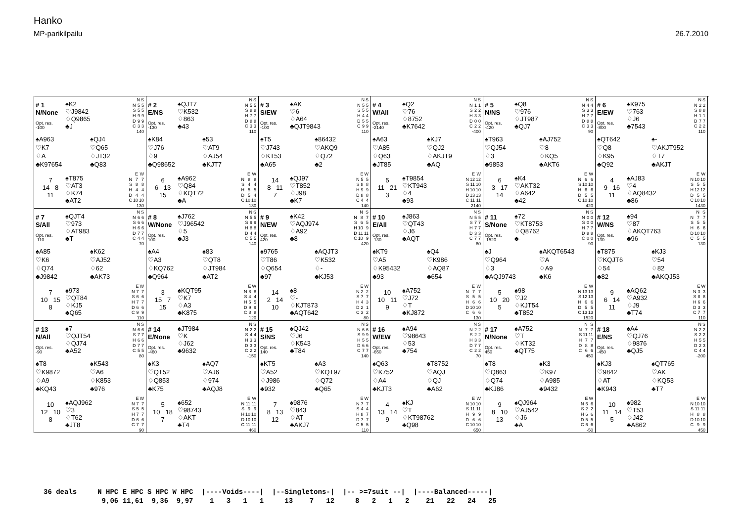Hanko
MP-parikilpailu 26.7.2010
# 1
N/None
Opt. res.
-100
♠K2
♡J9842
♢Q9865
♣J
| | N | S |
| --- | --- | --- |
| N | 5 | 5 |
| S | 5 | 5 |
| H | 9 | 9 |
| D | 9 | 9 |
| C | 3 | 3 |
| 140 | | |
♠A963
♡K7
♢A
♣K97654
♠QJ4
♡Q65
♢JT32
♣Q83
7
14 8
11
♠T875
♡AT3
♢K74
♣AT2
| | E | W |
| --- | --- | --- |
| N | 7 | 7 |
| S | 8 | 8 |
| H | 4 | 4 |
| D | 4 | 4 |
| C | 10 | 10 |
| 130 | | |
# 2
E/NS
Opt. res.
-130
♠QJT7
♡K532
♢863
♣43
| | N | S |
| --- | --- | --- |
| N | 5 | 5 |
| S | 8 | 8 |
| H | 7 | 7 |
| D | 8 | 8 |
| C | 3 | 3 |
| 110 | | |
♠K84
♡J76
♢9
♣Q98652
♠53
♡AT9
♢AJ54
♣KJT7
6
6 13
15
♠A962
♡Q84
♢KQT72
♣A
| | E | W |
| --- | --- | --- |
| N | 8 | 8 |
| S | 4 | 4 |
| H | 5 | 5 |
| D | 5 | 4 |
| C | 10 | 10 |
| 130 | | |
# 3
S/EW
Opt. res.
-100
♠AK
♡6
♢A64
♣QJT9843
| | N | S |
| --- | --- | --- |
| N | 5 | 5 |
| S | 5 | 5 |
| H | 4 | 4 |
| D | 5 | 5 |
| C | 9 | 9 |
| 110 | | |
♠T5
♡J743
♢KT53
♣A65
♠86432
♡AKQ9
♢Q72
♣2
14
8 11
7
♠QJ97
♡T852
♢J98
♣K7
| | E | W |
| --- | --- | --- |
| N | 5 | 5 |
| S | 8 | 8 |
| H | 9 | 9 |
| D | 8 | 8 |
| C | 4 | 4 |
| 140 | | |
# 4
W/All
Opt. res.
-2140
♠Q2
♡76
♢8752
♣K7642
| | N | S |
| --- | --- | --- |
| N | 1 | 1 |
| S | 2 | 2 |
| H | 3 | 3 |
| D | 0 | 0 |
| C | 2 | 2 |
| -400 | | |
♠A63
♡A85
♢Q63
♣JT85
♠KJ7
♡QJ2
♢AKJT9
♣AQ
5
11 21
3
♠T9854
♡KT943
♢4
♣93
| | E | W |
| --- | --- | --- |
| N | 12 | 12 |
| S | 11 | 10 |
| H | 10 | 10 |
| D | 13 | 13 |
| C | 11 | 11 |
| 2140 | | |
# 5
N/NS
Opt. res.
-420
♠Q8
♡976
♢JT987
♣QJ7
| | N | S |
| --- | --- | --- |
| N | 4 | 4 |
| S | 3 | 3 |
| H | 7 | 7 |
| D | 8 | 8 |
| C | 3 | 3 |
| 90 | | |
♠T963
♡QJ54
♢3
♣9853
♠AJ752
♡8
♢KQ5
♣AKT6
6
3 17
14
♠K4
♡AKT32
♢A642
♣42
| | E | W |
| --- | --- | --- |
| N | 6 | 6 |
| S | 10 | 10 |
| H | 6 | 6 |
| D | 5 | 5 |
| C | 10 | 10 |
| 420 | | |
# 6
E/EW
Opt. res.
-800
♠K975
♡763
♢J6
♣7543
| | N | S |
| --- | --- | --- |
| N | 2 | 2 |
| S | 8 | 8 |
| H | 1 | 1 |
| D | 7 | 7 |
| C | 2 | 2 |
| 110 | | |
♠QT642
♡Q8
♢K95
♣Q92
♠-
♡AKJT952
♢T7
♣AKJT
4
9 16
11
♠AJ83
♡4
♢AQ8432
♣86
| | E | W |
| --- | --- | --- |
| N | 10 | 10 |
| S | 5 | 5 |
| H | 12 | 12 |
| D | 5 | 5 |
| C | 10 | 10 |
| 1430 | | |
# 7
S/All
Opt. res.
-110
♠QJT4
♡973
♢AT983
♣T
| | N | S |
| --- | --- | --- |
| N | 6 | 6 |
| S | 6 | 6 |
| H | 6 | 6 |
| D | 7 | 7 |
| C | 4 | 4 |
| 70 | | |
♠A85
♡K6
♢Q74
♣J9842
♠K62
♡AJ52
♢62
♣AK73
7
10 15
8
♠973
♡QT84
♢KJ5
♣Q65
| | E | W |
| --- | --- | --- |
| N | 7 | 7 |
| S | 6 | 6 |
| H | 7 | 7 |
| D | 6 | 6 |
| C | 9 | 9 |
| 110 | | |
# 8
W/None
Opt. res.
100
♠J762
♡J96542
♢5
♣J3
| | N | S |
| --- | --- | --- |
| N | 5 | 5 |
| S | 9 | 9 |
| H | 8 | 8 |
| D | 4 | 4 |
| C | 5 | 5 |
| 140 | | |
♠A4
♡A3
♢KQ762
♣Q964
♠83
♡QT8
♢JT984
♣AT2
3
15 7
15
♠KQT95
♡K7
♢A3
♣K875
| | E | W |
| --- | --- | --- |
| N | 8 | 8 |
| S | 4 | 4 |
| H | 5 | 5 |
| D | 9 | 9 |
| C | 8 | 8 |
| 120 | | |
# 9
N/EW
Opt. res.
420
♠K42
♡AQJ974
♢A92
♣8
| | N | S |
| --- | --- | --- |
| N | 8 | 7 |
| S | 6 | 5 |
| H | 10 | 9 |
| D | 11 | 11 |
| C | 10 | 9 |
| 420 | | |
♠9765
♡T86
♢Q654
♣97
♠AQJT3
♡K532
♢-
♣KJ53
14
2 14
10
♠8
♡-
♢KJT873
♣AQT642
| | E | W |
| --- | --- | --- |
| N | 2 | 2 |
| S | 7 | 7 |
| H | 4 | 3 |
| D | 2 | 1 |
| C | 3 | 2 |
| 80 | | |
# 10
E/All
Opt. res.
-130
♠J863
♡QT43
♢J6
♣AQT
| | N | S |
| --- | --- | --- |
| N | 5 | 5 |
| S | 7 | 7 |
| H | 7 | 7 |
| D | 3 | 3 |
| C | 7 | 7 |
| 80 | | |
♠KT9
♡A5
♢K95432
♣93
♠Q4
♡K986
♢AQ87
♣654
10
10 11
9
♠A752
♡J72
♢T
♣KJ872
| | E | W |
| --- | --- | --- |
| N | 7 | 7 |
| S | 5 | 5 |
| H | 6 | 6 |
| D | 10 | 10 |
| C | 6 | 6 |
| 130 | | |
# 11
S/None
Opt. res.
-1520
♠72
♡KT8753
♢Q8762
♣-
| | N | S |
| --- | --- | --- |
| N | 0 | 0 |
| S | 0 | 0 |
| H | 7 | 7 |
| D | 8 | 8 |
| C | 0 | 0 |
| 90 | | |
♠J
♡Q964
♢3
♣AQJ9743
♠AKQT6543
♡A
♢A9
♣K6
5
10 20
5
♠98
♡J2
♢KJT54
♣T852
| | E | W |
| --- | --- | --- |
| N | 13 | 13 |
| S | 12 | 13 |
| H | 6 | 6 |
| D | 5 | 5 |
| C | 13 | 13 |
| 1520 | | |
# 12
W/NS
Opt. res.
130
♠94
♡87
♢AKQT763
♣96
| | N | S |
| --- | --- | --- |
| N | 7 | 7 |
| S | 5 | 5 |
| H | 6 | 6 |
| D | 10 | 10 |
| C | 5 | 5 |
| 130 | | |
♠T875
♡KQJT6
♢54
♣82
♠KJ3
♡54
♢82
♣AKQJ53
9
6 14
11
♠AQ62
♡A932
♢J9
♣T74
| | E | W |
| --- | --- | --- |
| N | 3 | 3 |
| S | 8 | 8 |
| H | 6 | 6 |
| D | 3 | 3 |
| C | 7 | 7 |
| 110 | | |
# 13
N/All
Opt. res.
-90
♠7
♡QJT54
♢QJ74
♣A52
| | N | S |
| --- | --- | --- |
| N | 6 | 6 |
| S | 7 | 7 |
| H | 6 | 6 |
| D | 7 | 7 |
| C | 5 | 5 |
| 80 | | |
♠T8
♡K9872
♢A9
♣KQ43
♠K543
♡A6
♢K853
♣976
10
12 10
8
♠AQJ962
♡3
♢T62
♣JT8
| | E | W |
| --- | --- | --- |
| N | 7 | 7 |
| S | 5 | 5 |
| H | 7 | 7 |
| D | 6 | 6 |
| C | 7 | 7 |
| 90 | | |
# 14
E/None
Opt. res.
-460
♠JT984
♡K
♢J62
♣9632
| | N | S |
| --- | --- | --- |
| N | 2 | 2 |
| S | 4 | 4 |
| H | 3 | 3 |
| D | 3 | 3 |
| C | 2 | 2 |
| -150 | | |
♠K3
♡QT52
♢Q853
♣K75
♠AQ7
♡AJ6
♢974
♣AQJ8
5
10 18
7
♠652
♡98743
♢AKT
♣T4
| | E | W |
| --- | --- | --- |
| N | 11 | 11 |
| S | 9 | 9 |
| H | 10 | 10 |
| D | 10 | 10 |
| C | 11 | 11 |
| 460 | | |
# 15
S/NS
Opt. res.
140
♠QJ42
♡J6
♢K543
♣T84
| | N | S |
| --- | --- | --- |
| N | 6 | 6 |
| S | 9 | 9 |
| H | 5 | 5 |
| D | 6 | 6 |
| C | 7 | 7 |
| 140 | | |
♠KT5
♡A52
♢J986
♣932
♠A3
♡KQT97
♢Q72
♣Q65
7
8 13
12
♠9876
♡843
♢AT
♣AKJ7
| | E | W |
| --- | --- | --- |
| N | 7 | 7 |
| S | 4 | 4 |
| H | 8 | 7 |
| D | 7 | 7 |
| C | 5 | 5 |
| 110 | | |
# 16
W/EW
Opt. res.
-650
♠A94
♡98643
♢53
♣754
| | N | S |
| --- | --- | --- |
| N | 2 | 2 |
| S | 2 | 2 |
| H | 3 | 3 |
| D | 7 | 7 |
| C | 2 | 2 |
| 70 | | |
♠Q63
♡K752
♢A4
♣KJT3
♠T8752
♡AQJ
♢QJ
♣A62
4
13 14
9
♠KJ
♡T
♢KT98762
♣Q98
| | E | W |
| --- | --- | --- |
| N | 10 | 10 |
| S | 11 | 11 |
| H | 9 | 9 |
| D | 6 | 6 |
| C | 10 | 10 |
| 650 | | |
# 17
N/None
Opt. res.
450
♠A752
♡T
♢KT32
♣QT75
| | N | S |
| --- | --- | --- |
| N | 7 | 7 |
| S | 11 | 11 |
| H | 7 | 7 |
| D | 8 | 8 |
| C | 6 | 6 |
| 450 | | |
♠T8
♡Q863
♢Q74
♣KJ86
♠K3
♡K97
♢A985
♣9432
9
8 10
13
♠QJ964
♡AJ542
♢J6
♣A
| | E | W |
| --- | --- | --- |
| N | 6 | 6 |
| S | 2 | 2 |
| H | 6 | 6 |
| D | 5 | 5 |
| C | 6 | 6 |
| -50 | | |
# 18
E/NS
Opt. res.
-450
♠A4
♡QJ76
♢9876
♣QJ5
| | N | S |
| --- | --- | --- |
| N | 2 | 2 |
| S | 2 | 2 |
| H | 5 | 5 |
| D | 2 | 3 |
| C | 4 | 4 |
| -200 | | |
♠KJ3
♡9842
♢AT
♣K943
♠QT765
♡AK
♢KQ53
♣T7
10
11 14
5
♠982
♡T53
♢J42
♣A862
| | E | W |
| --- | --- | --- |
| N | 10 | 10 |
| S | 11 | 11 |
| H | 8 | 8 |
| D | 10 | 10 |
| C | 9 | 9 |
| 450 | | |
36 deals N HPC E HPC S HPC W HPC |----Voids----| |--Singletons-| |-- >=7suit --| |----Balanced-----| 9,06 11,61 9,36 9,97 1 3 1 1 13 7 12 8 2 1 2 21 22 24 25